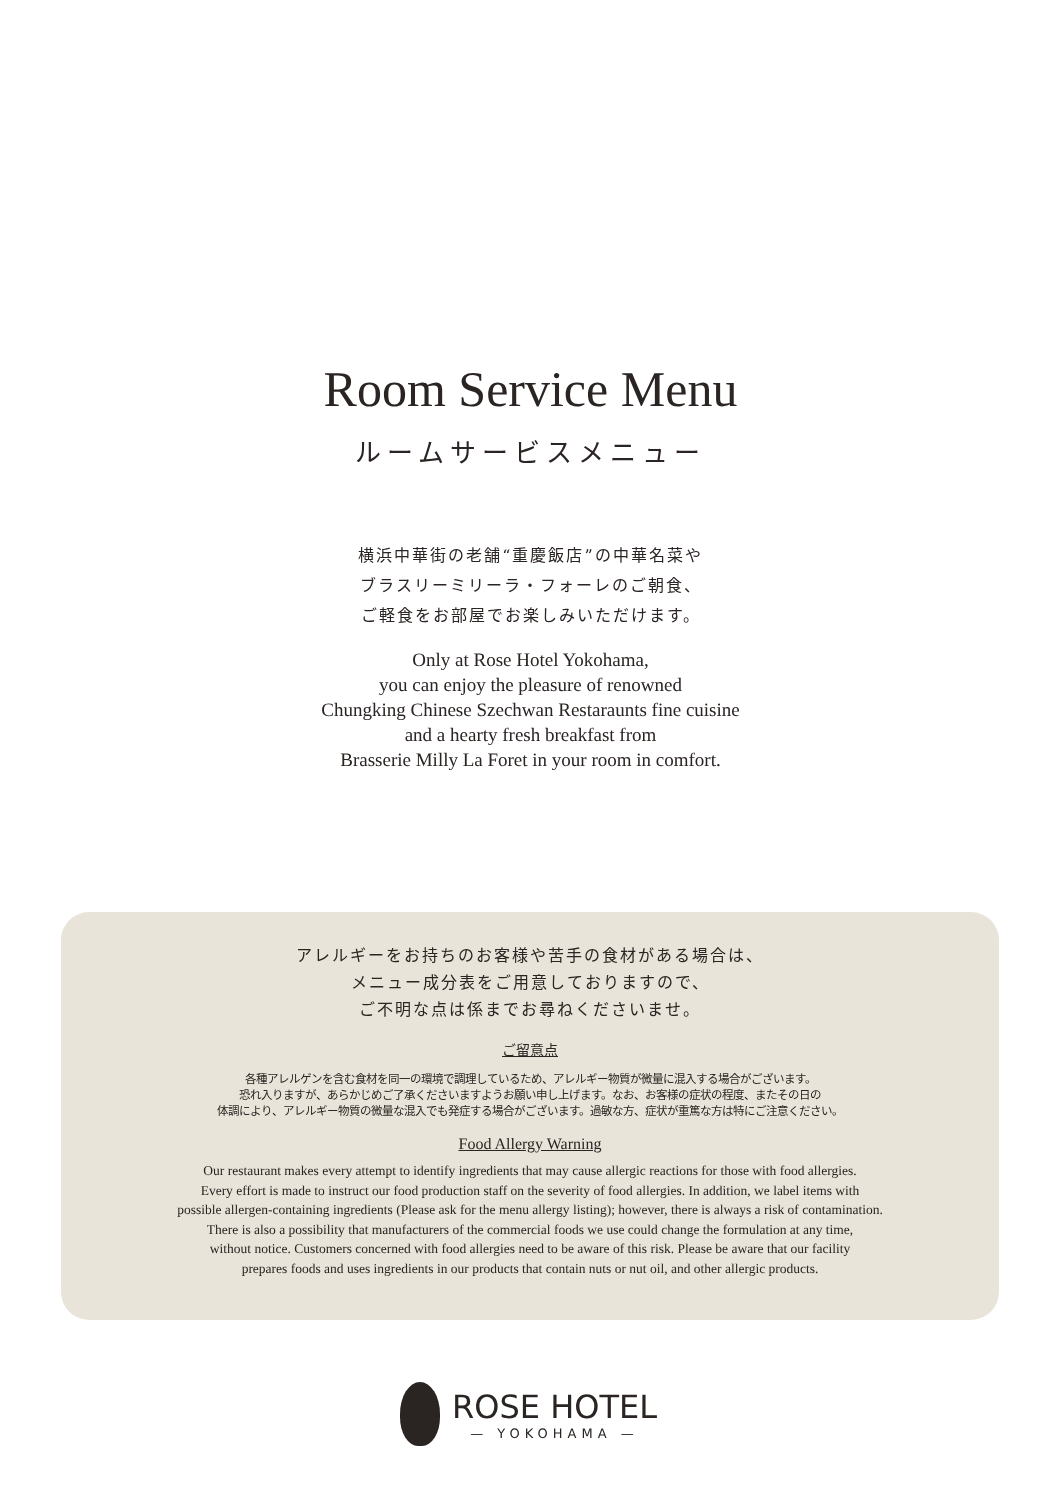Room Service Menu
ルームサービスメニュー
横浜中華街の老舗“重慶飯店”の中華名菜や
ブラスリーミリーラ・フォーレのご朝食、
ご軽食をお部屋でお楽しみいただけます。
Only at Rose Hotel Yokohama,
you can enjoy the pleasure of renowned
Chungking Chinese Szechwan Restaraunts fine cuisine
and a hearty fresh breakfast from
Brasserie Milly La Foret in your room in comfort.
アレルギーをお持ちのお客様や苦手の食材がある場合は、
メニュー成分表をご用意しておりますので、
ご不明な点は係までお尋ねくださいませ。
ご留意点
各種アレルゲンを含む食材を同一の環境で調理しているため、アレルギー物質が微量に混入する場合がございます。
恐れ入りますが、あらかじめご了承くださいますようお願い申し上げます。なお、お客様の症状の程度、またその日の
体調により、アレルギー物質の微量な混入でも発症する場合がございます。過敏な方、症状が重篤な方は特にご注意ください。
Food Allergy Warning
Our restaurant makes every attempt to identify ingredients that may cause allergic reactions for those with food allergies.
Every effort is made to instruct our food production staff on the severity of food allergies. In addition, we label items with
possible allergen-containing ingredients (Please ask for the menu allergy listing); however, there is always a risk of contamination.
There is also a possibility that manufacturers of the commercial foods we use could change the formulation at any time,
without notice. Customers concerned with food allergies need to be aware of this risk. Please be aware that our facility
prepares foods and uses ingredients in our products that contain nuts or nut oil, and other allergic products.
ROSE HOTEL
— YOKOHAMA —